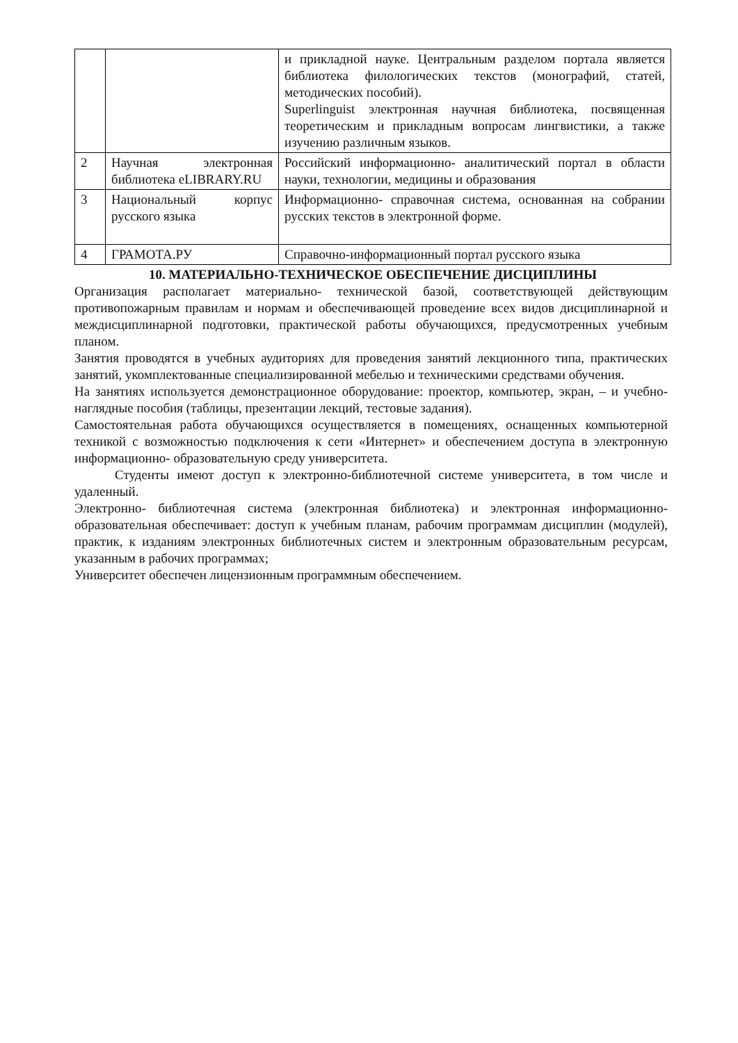| | | и прикладной науке. Центральным разделом портала является библиотека филологических текстов (монографий, статей, методических пособий). Superlinguist электронная научная библиотека, посвященная теоретическим и прикладным вопросам лингвистики, а также изучению различным языков. |
| 2 | Научная электронная библиотека eLIBRARY.RU | Российский информационно- аналитический портал в области науки, технологии, медицины и образования |
| 3 | Национальный корпус русского языка | Информационно- справочная система, основанная на собрании русских текстов в электронной форме. |
| 4 | ГРАМОТА.РУ | Справочно-информационный портал русского языка |
10. МАТЕРИАЛЬНО-ТЕХНИЧЕСКОЕ ОБЕСПЕЧЕНИЕ ДИСЦИПЛИНЫ
Организация располагает материально- технической базой, соответствующей действующим противопожарным правилам и нормам и обеспечивающей проведение всех видов дисциплинарной и междисциплинарной подготовки, практической работы обучающихся, предусмотренных учебным планом.
Занятия проводятся в учебных аудиториях для проведения занятий лекционного типа, практических занятий, укомплектованные специализированной мебелью и техническими средствами обучения.
На занятиях используется демонстрационное оборудование: проектор, компьютер, экран, – и учебно- наглядные пособия (таблицы, презентации лекций, тестовые задания).
Самостоятельная работа обучающихся осуществляется в помещениях, оснащенных компьютерной техникой с возможностью подключения к сети «Интернет» и обеспечением доступа в электронную информационно- образовательную среду университета.
Студенты имеют доступ к электронно-библиотечной системе университета, в том числе и удаленный.
Электронно- библиотечная система (электронная библиотека) и электронная информационно- образовательная обеспечивает: доступ к учебным планам, рабочим программам дисциплин (модулей), практик, к изданиям электронных библиотечных систем и электронным образовательным ресурсам, указанным в рабочих программах;
Университет обеспечен лицензионным программным обеспечением.